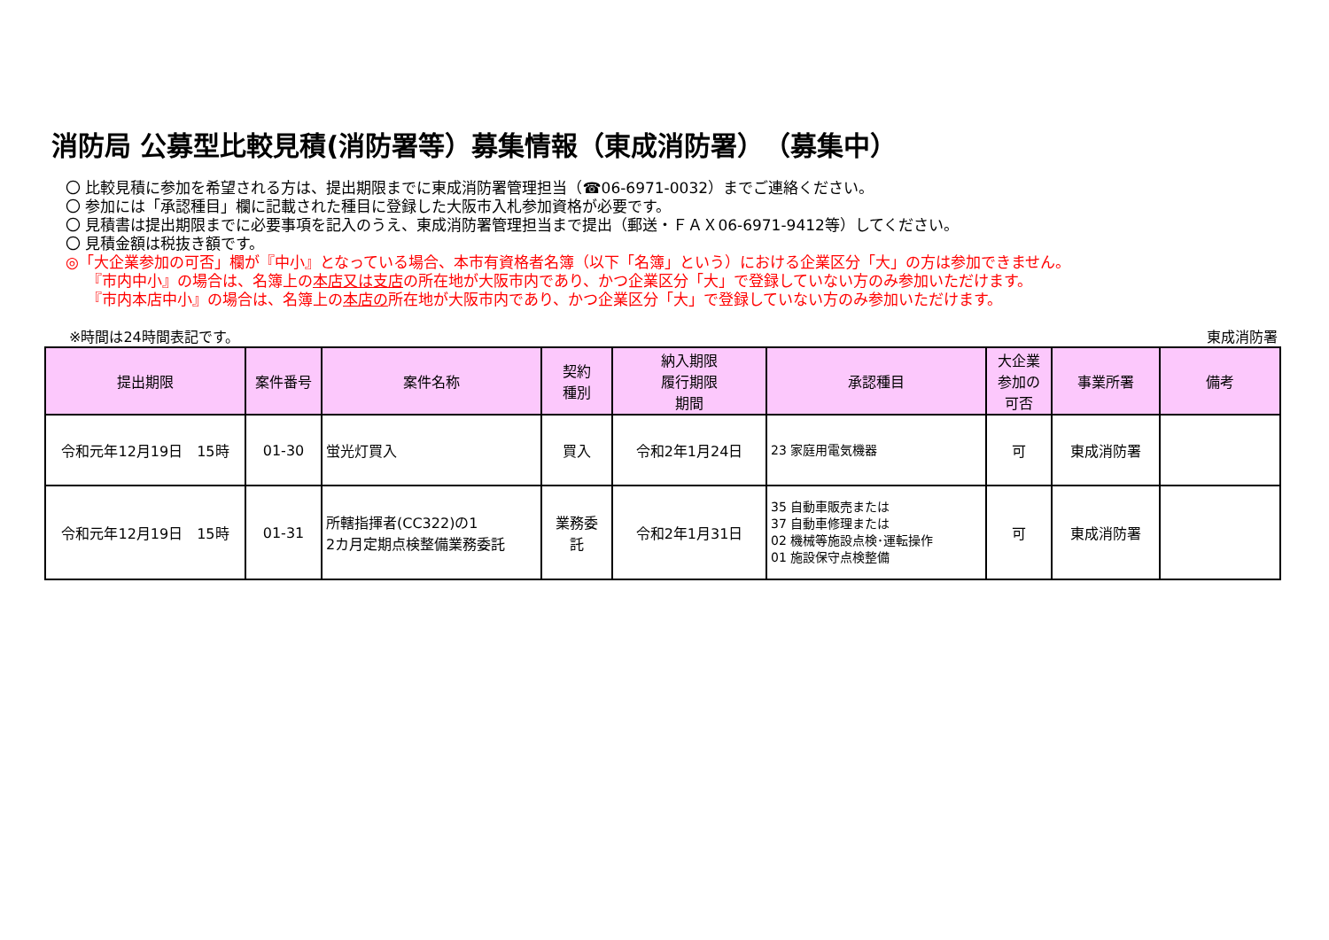消防局 公募型比較見積(消防署等）募集情報（東成消防署）　（募集中）
〇 比較見積に参加を希望される方は、提出期限までに東成消防署管理担当（☎06-6971-0032）までご連絡ください。
〇 参加には「承認種目」欄に記載された種目に登録した大阪市入札参加資格が必要です。
〇 見積書は提出期限までに必要事項を記入のうえ、東成消防署管理担当まで提出（郵送・ＦＡＸ06-6971-9412等）してください。
〇 見積金額は税抜き額です。
◎「大企業参加の可否」欄が『中小』となっている場合、本市有資格者名簿（以下「名簿」という）における企業区分「大」の方は参加できません。
『市内中小』の場合は、名簿上の本店又は支店の所在地が大阪市内であり、かつ企業区分「大」で登録していない方のみ参加いただけます。
『市内本店中小』の場合は、名簿上の本店の所在地が大阪市内であり、かつ企業区分「大」で登録していない方のみ参加いただけます。
※時間は24時間表記です。 東成消防署
| 提出期限 | 案件番号 | 案件名称 | 契約 種別 | 納入期限 履行期限 期間 | 承認種目 | 大企業 参加の 可否 | 事業所署 | 備考 |
| --- | --- | --- | --- | --- | --- | --- | --- | --- |
| 令和元年12月19日 15時 | 01-30 | 蛍光灯買入 | 買入 | 令和2年1月24日 | 23 家庭用電気機器 | 可 | 東成消防署 | |
| 令和元年12月19日 15時 | 01-31 | 所轄指揮者(CC322)の1 2カ月定期点検整備業務委託 | 業務委 託 | 令和2年1月31日 | 35 自動車販売または 37 自動車修理または 02 機械等施設点検･運転操作 01 施設保守点検整備 | 可 | 東成消防署 | |